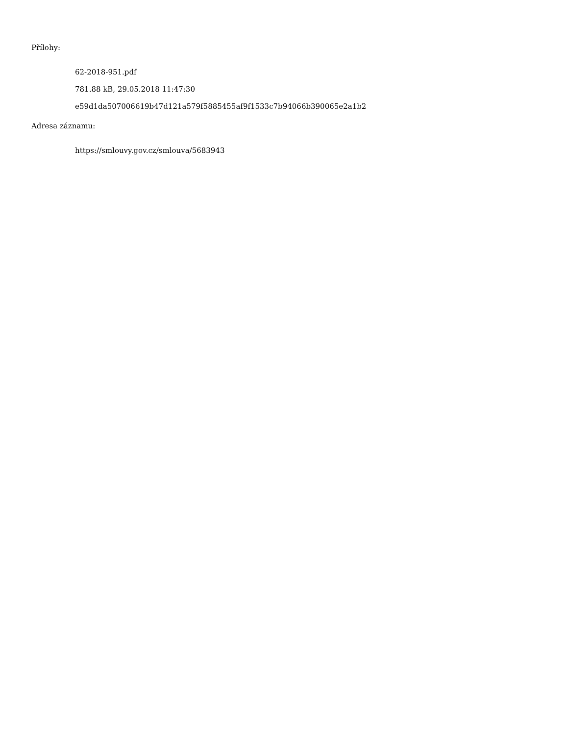Přílohy:
62-2018-951.pdf
781.88 kB, 29.05.2018 11:47:30
e59d1da507006619b47d121a579f5885455af9f1533c7b94066b390065e2a1b2
Adresa záznamu:
https://smlouvy.gov.cz/smlouva/5683943